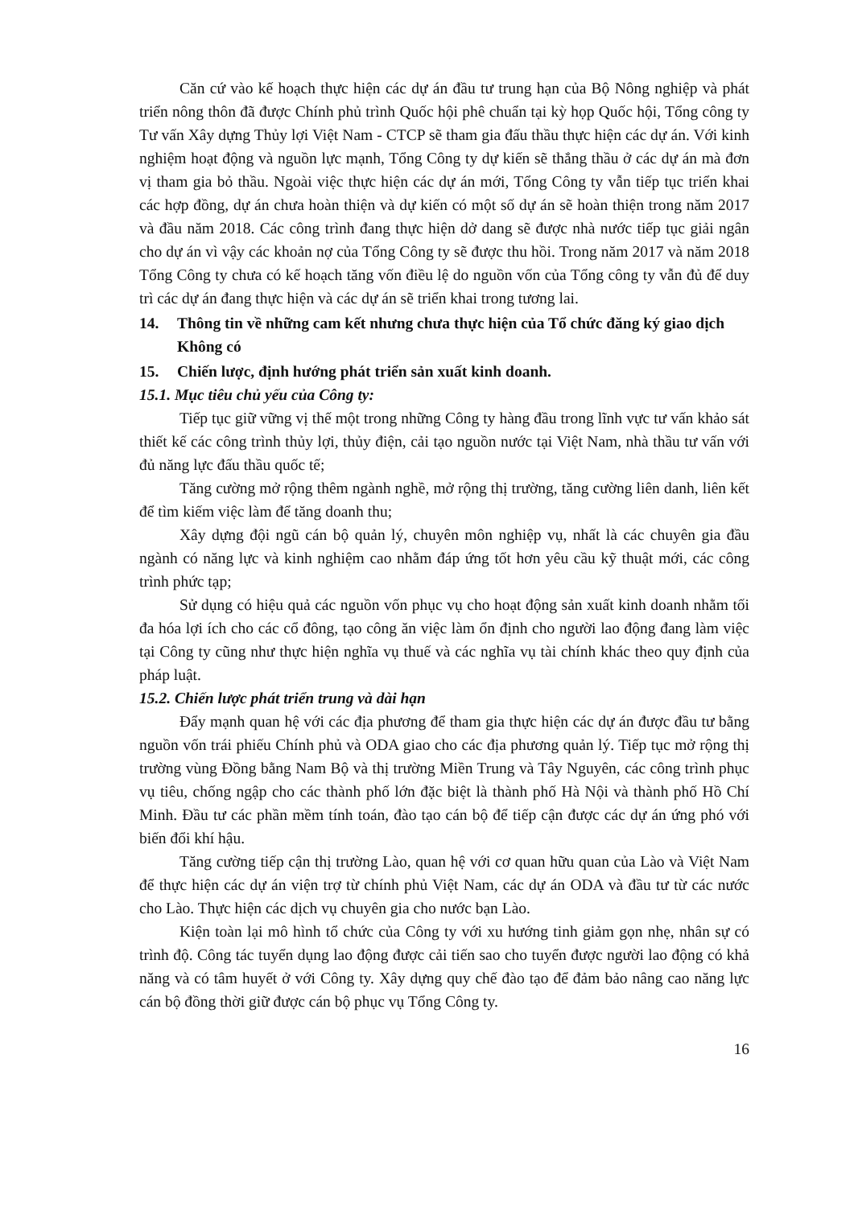Căn cứ vào kế hoạch thực hiện các dự án đầu tư trung hạn của Bộ Nông nghiệp và phát triển nông thôn đã được Chính phủ trình Quốc hội phê chuẩn tại kỳ họp Quốc hội, Tổng công ty Tư vấn Xây dựng Thủy lợi Việt Nam - CTCP sẽ tham gia đấu thầu thực hiện các dự án. Với kinh nghiệm hoạt động và nguồn lực mạnh, Tổng Công ty dự kiến sẽ thắng thầu ở các dự án mà đơn vị tham gia bỏ thầu. Ngoài việc thực hiện các dự án mới, Tổng Công ty vẫn tiếp tục triển khai các hợp đồng, dự án chưa hoàn thiện và dự kiến có một số dự án sẽ hoàn thiện trong năm 2017 và đầu năm 2018. Các công trình đang thực hiện dở dang sẽ được nhà nước tiếp tục giải ngân cho dự án vì vậy các khoản nợ của Tổng Công ty sẽ được thu hồi. Trong năm 2017 và năm 2018 Tổng Công ty chưa có kế hoạch tăng vốn điều lệ do nguồn vốn của Tổng công ty vẫn đủ để duy trì các dự án đang thực hiện và các dự án sẽ triển khai trong tương lai.
14. Thông tin về những cam kết nhưng chưa thực hiện của Tổ chức đăng ký giao dịch
Không có
15. Chiến lược, định hướng phát triển sản xuất kinh doanh.
15.1. Mục tiêu chủ yếu của Công ty:
Tiếp tục giữ vững vị thế một trong những Công ty hàng đầu trong lĩnh vực tư vấn khảo sát thiết kế các công trình thủy lợi, thủy điện, cải tạo nguồn nước tại Việt Nam, nhà thầu tư vấn với đủ năng lực đấu thầu quốc tế;
Tăng cường mở rộng thêm ngành nghề, mở rộng thị trường, tăng cường liên danh, liên kết để tìm kiếm việc làm để tăng doanh thu;
Xây dựng đội ngũ cán bộ quản lý, chuyên môn nghiệp vụ, nhất là các chuyên gia đầu ngành có năng lực và kinh nghiệm cao nhằm đáp ứng tốt hơn yêu cầu kỹ thuật mới, các công trình phức tạp;
Sử dụng có hiệu quả các nguồn vốn phục vụ cho hoạt động sản xuất kinh doanh nhằm tối đa hóa lợi ích cho các cổ đông, tạo công ăn việc làm ổn định cho người lao động đang làm việc tại Công ty cũng như thực hiện nghĩa vụ thuế và các nghĩa vụ tài chính khác theo quy định của pháp luật.
15.2. Chiến lược phát triển trung và dài hạn
Đẩy mạnh quan hệ với các địa phương để tham gia thực hiện các dự án được đầu tư bằng nguồn vốn trái phiếu Chính phủ và ODA giao cho các địa phương quản lý. Tiếp tục mở rộng thị trường vùng Đồng bằng Nam Bộ và thị trường Miền Trung và Tây Nguyên, các công trình phục vụ tiêu, chống ngập cho các thành phố lớn đặc biệt là thành phố Hà Nội và thành phố Hồ Chí Minh. Đầu tư các phần mềm tính toán, đào tạo cán bộ để tiếp cận được các dự án ứng phó với biến đổi khí hậu.
Tăng cường tiếp cận thị trường Lào, quan hệ với cơ quan hữu quan của Lào và Việt Nam để thực hiện các dự án viện trợ từ chính phủ Việt Nam, các dự án ODA và đầu tư từ các nước cho Lào. Thực hiện các dịch vụ chuyên gia cho nước bạn Lào.
Kiện toàn lại mô hình tổ chức của Công ty với xu hướng tinh giảm gọn nhẹ, nhân sự có trình độ. Công tác tuyển dụng lao động được cải tiến sao cho tuyển được người lao động có khả năng và có tâm huyết ở với Công ty. Xây dựng quy chế đào tạo để đảm bảo nâng cao năng lực cán bộ đồng thời giữ được cán bộ phục vụ Tổng Công ty.
16